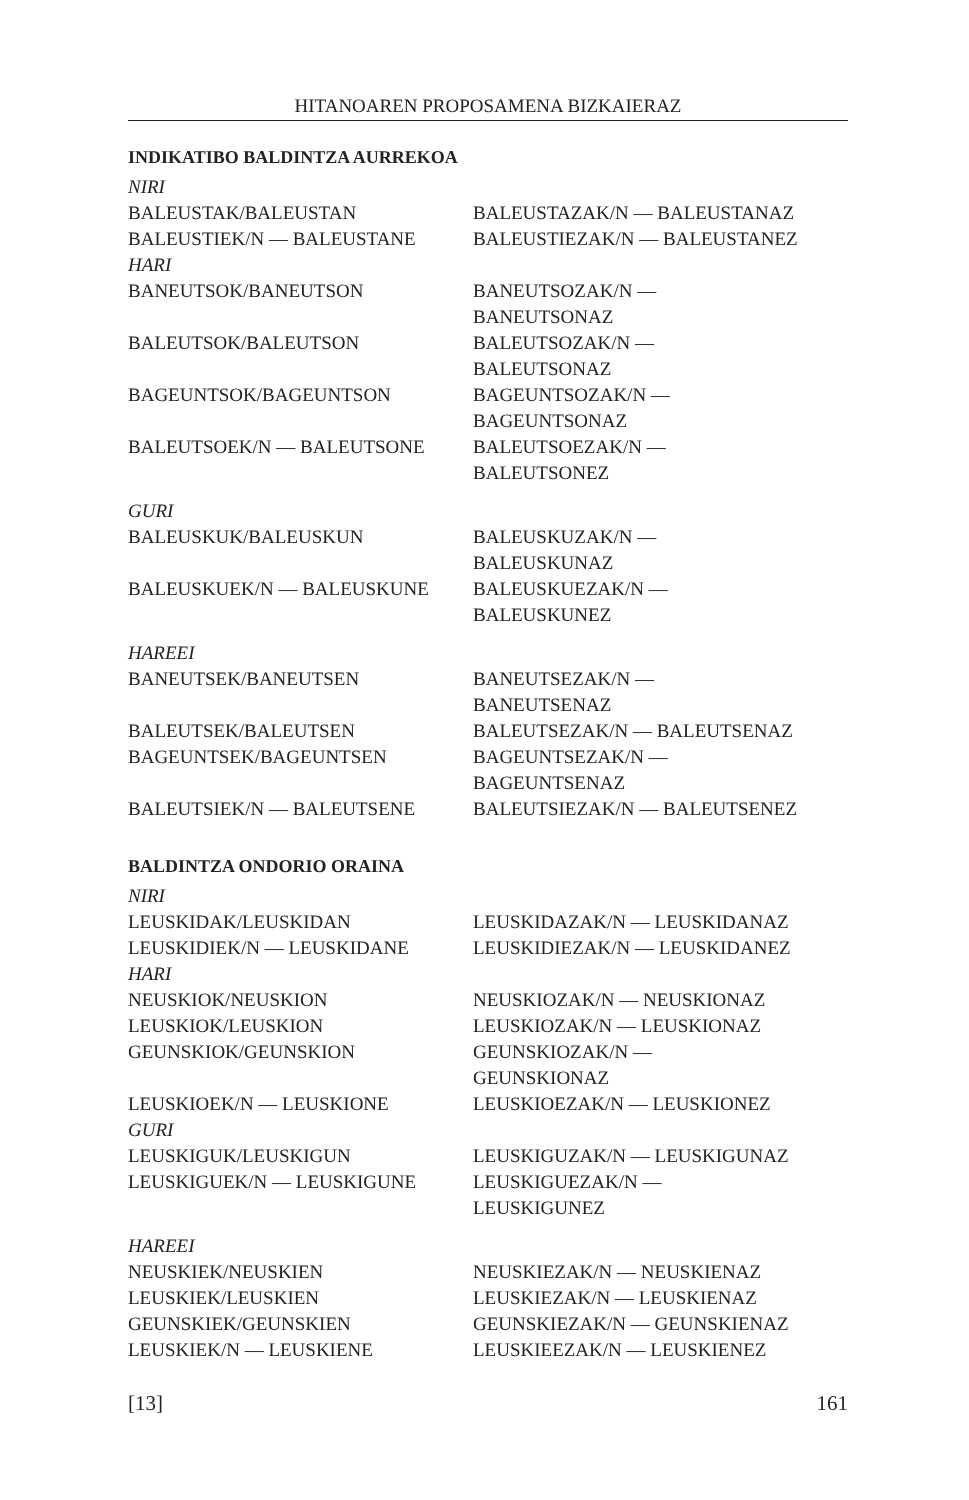HITANOAREN PROPOSAMENA BIZKAIERAZ
INDIKATIBO BALDINTZA AURREKOA
| NIRI | |
| BALEUSTAK/BALEUSTAN | BALEUSTAZAK/N — BALEUSTANAZ |
| BALEUSTIEK/N — BALEUSTANE | BALEUSTIEZAK/N — BALEUSTANEZ |
| HARI | |
| BANEUTSOK/BANEUTSON | BANEUTSOZAK/N — BANEUTSONAZ |
| BALEUTSOK/BALEUTSON | BALEUTSOZAK/N — BALEUTSONAZ |
| BAGEUNTSOK/BAGEUNTSON | BAGEUNTSOZAK/N — BAGEUNTSONAZ |
| BALEUTSOEK/N — BALEUTSONE | BALEUTSOEZAK/N — BALEUTSONEZ |
| GURI | |
| BALEUSKUK/BALEUSKUN | BALEUSKUZAK/N — BALEUSKUNAZ |
| BALEUSKUEK/N — BALEUSKUNE | BALEUSKUEZAK/N — BALEUSKUNEZ |
| HAREEI | |
| BANEUTSEK/BANEUTSEN | BANEUTSEZAK/N — BANEUTSENAZ |
| BALEUTSEK/BALEUTSEN | BALEUTSEZAK/N — BALEUTSENAZ |
| BAGEUNTSEK/BAGEUNTSEN | BAGEUNTSEZAK/N — BAGEUNTSENAZ |
| BALEUTSIEK/N — BALEUTSENE | BALEUTSIEZAK/N — BALEUTSENEZ |
BALDINTZA ONDORIO ORAINA
| NIRI | |
| LEUSKIDAK/LEUSKIDAN | LEUSKIDAZAK/N — LEUSKIDANAZ |
| LEUSKIDIEK/N — LEUSKIDANE | LEUSKIDIEZAK/N — LEUSKIDANEZ |
| HARI | |
| NEUSKIOK/NEUSKION | NEUSKIOZAK/N — NEUSKIONAZ |
| LEUSKIOK/LEUSKION | LEUSKIOZAK/N — LEUSKIONAZ |
| GEUNSKIOK/GEUNSKION | GEUNSKIOZAK/N — GEUNSKIONAZ |
| LEUSKIOEK/N — LEUSKIONE | LEUSKIOEZAK/N — LEUSKIONEZ |
| GURI | |
| LEUSKIGUK/LEUSKIGUN | LEUSKIGUZAK/N — LEUSKIGUNAZ |
| LEUSKIGUEK/N — LEUSKIGUNE | LEUSKIGUEZAK/N — LEUSKIGUNEZ |
| HAREEI | |
| NEUSKIEK/NEUSKIEN | NEUSKIEZAK/N — NEUSKIENAZ |
| LEUSKIEK/LEUSKIEN | LEUSKIEZAK/N — LEUSKIENAZ |
| GEUNSKIEK/GEUNSKIEN | GEUNSKIEZAK/N — GEUNSKIENAZ |
| LEUSKIEK/N — LEUSKIENE | LEUSKIEEZAK/N — LEUSKIENEZ |
[13] 161